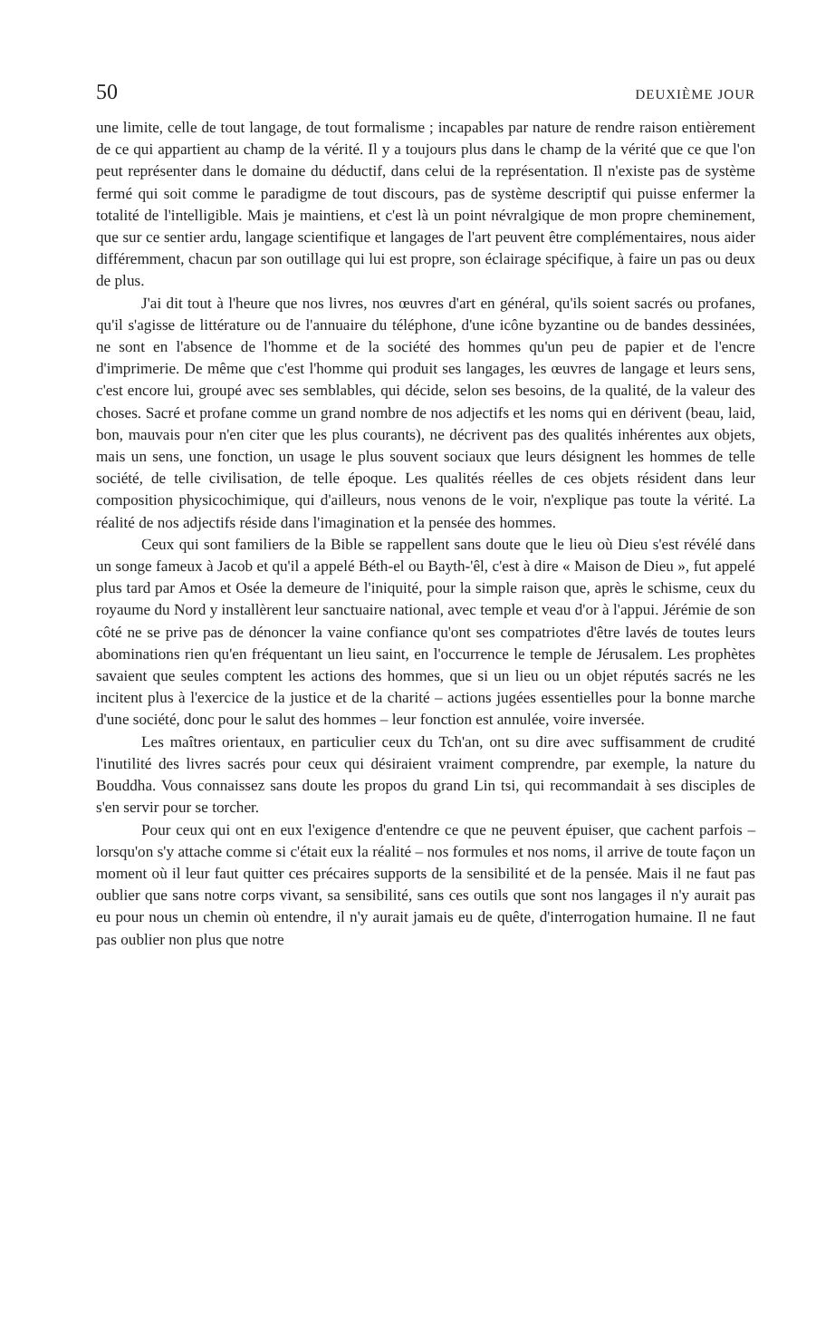50 DEUXIÈME JOUR
une limite, celle de tout langage, de tout formalisme ; incapables par nature de rendre raison entièrement de ce qui appartient au champ de la vérité. Il y a toujours plus dans le champ de la vérité que ce que l'on peut représenter dans le domaine du déductif, dans celui de la représentation. Il n'existe pas de système fermé qui soit comme le paradigme de tout discours, pas de système descriptif qui puisse enfermer la totalité de l'intelligible. Mais je maintiens, et c'est là un point névralgique de mon propre cheminement, que sur ce sentier ardu, langage scientifique et langages de l'art peuvent être complémentaires, nous aider différemment, chacun par son outillage qui lui est propre, son éclairage spécifique, à faire un pas ou deux de plus.
J'ai dit tout à l'heure que nos livres, nos œuvres d'art en général, qu'ils soient sacrés ou profanes, qu'il s'agisse de littérature ou de l'annuaire du téléphone, d'une icône byzantine ou de bandes dessinées, ne sont en l'absence de l'homme et de la société des hommes qu'un peu de papier et de l'encre d'imprimerie. De même que c'est l'homme qui produit ses langages, les œuvres de langage et leurs sens, c'est encore lui, groupé avec ses semblables, qui décide, selon ses besoins, de la qualité, de la valeur des choses. Sacré et profane comme un grand nombre de nos adjectifs et les noms qui en dérivent (beau, laid, bon, mauvais pour n'en citer que les plus courants), ne décrivent pas des qualités inhérentes aux objets, mais un sens, une fonction, un usage le plus souvent sociaux que leurs désignent les hommes de telle société, de telle civilisation, de telle époque. Les qualités réelles de ces objets résident dans leur composition physicochimique, qui d'ailleurs, nous venons de le voir, n'explique pas toute la vérité. La réalité de nos adjectifs réside dans l'imagination et la pensée des hommes.
Ceux qui sont familiers de la Bible se rappellent sans doute que le lieu où Dieu s'est révélé dans un songe fameux à Jacob et qu'il a appelé Béth-el ou Bayth-'êl, c'est à dire « Maison de Dieu », fut appelé plus tard par Amos et Osée la demeure de l'iniquité, pour la simple raison que, après le schisme, ceux du royaume du Nord y installèrent leur sanctuaire national, avec temple et veau d'or à l'appui. Jérémie de son côté ne se prive pas de dénoncer la vaine confiance qu'ont ses compatriotes d'être lavés de toutes leurs abominations rien qu'en fréquentant un lieu saint, en l'occurrence le temple de Jérusalem. Les prophètes savaient que seules comptent les actions des hommes, que si un lieu ou un objet réputés sacrés ne les incitent plus à l'exercice de la justice et de la charité – actions jugées essentielles pour la bonne marche d'une société, donc pour le salut des hommes – leur fonction est annulée, voire inversée.
Les maîtres orientaux, en particulier ceux du Tch'an, ont su dire avec suffisamment de crudité l'inutilité des livres sacrés pour ceux qui désiraient vraiment comprendre, par exemple, la nature du Bouddha. Vous connaissez sans doute les propos du grand Lin tsi, qui recommandait à ses disciples de s'en servir pour se torcher.
Pour ceux qui ont en eux l'exigence d'entendre ce que ne peuvent épuiser, que cachent parfois – lorsqu'on s'y attache comme si c'était eux la réalité – nos formules et nos noms, il arrive de toute façon un moment où il leur faut quitter ces précaires supports de la sensibilité et de la pensée. Mais il ne faut pas oublier que sans notre corps vivant, sa sensibilité, sans ces outils que sont nos langages il n'y aurait pas eu pour nous un chemin où entendre, il n'y aurait jamais eu de quête, d'interrogation humaine. Il ne faut pas oublier non plus que notre